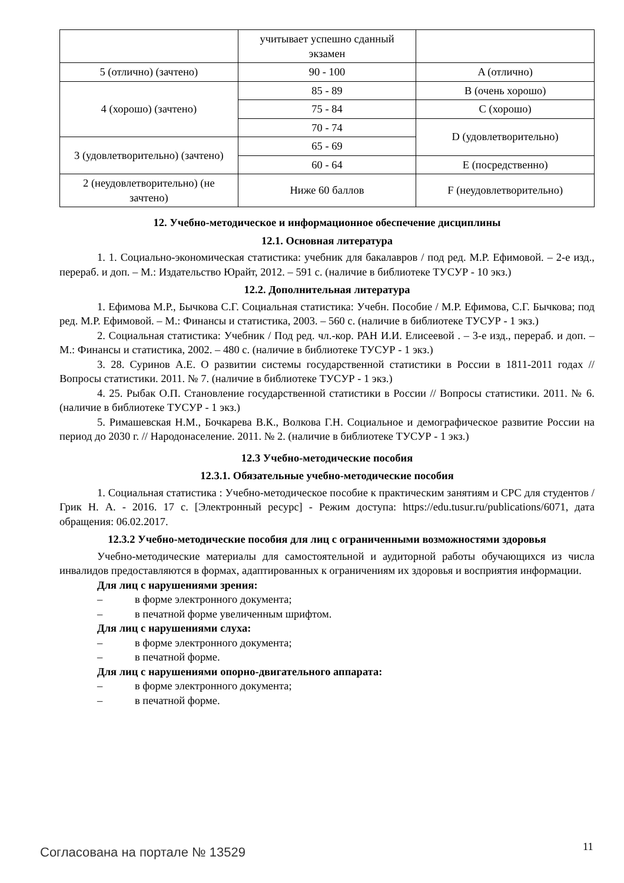| | учитывает успешно сданный экзамен | |
| 5 (отлично) (зачтено) | 90 - 100 | A (отлично) |
| 4 (хорошо) (зачтено) | 85 - 89 | B (очень хорошо) |
| | 75 - 84 | C (хорошо) |
| | 70 - 74 | D (удовлетворительно) |
| 3 (удовлетворительно) (зачтено) | 65 - 69 | |
| | 60 - 64 | E (посредственно) |
| 2 (неудовлетворительно) (не зачтено) | Ниже 60 баллов | F (неудовлетворительно) |
12. Учебно-методическое и информационное обеспечение дисциплины
12.1. Основная литература
1. 1. Социально-экономическая статистика: учебник для бакалавров / под ред. М.Р. Ефимовой. – 2-е изд., перераб. и доп. – М.: Издательство Юрайт, 2012. – 591 с. (наличие в библиотеке ТУСУР - 10 экз.)
12.2. Дополнительная литература
1. Ефимова М.Р., Бычкова С.Г. Социальная статистика: Учебн. Пособие / М.Р. Ефимова, С.Г. Бычкова; под ред. М.Р. Ефимовой. – М.: Финансы и статистика, 2003. – 560 с. (наличие в библиотеке ТУСУР - 1 экз.)
2. Социальная статистика: Учебник / Под ред. чл.-кор. РАН И.И. Елисеевой . – 3-е изд., перераб. и доп. – М.: Финансы и статистика, 2002. – 480 с. (наличие в библиотеке ТУСУР - 1 экз.)
3. 28. Суринов А.Е. О развитии системы государственной статистики в России в 1811-2011 годах // Вопросы статистики. 2011. № 7. (наличие в библиотеке ТУСУР - 1 экз.)
4. 25. Рыбак О.П. Становление государственной статистики в России // Вопросы статистики. 2011. № 6. (наличие в библиотеке ТУСУР - 1 экз.)
5. Римашевская Н.М., Бочкарева В.К., Волкова Г.Н. Социальное и демографическое развитие России на период до 2030 г. // Народонаселение. 2011. № 2. (наличие в библиотеке ТУСУР - 1 экз.)
12.3 Учебно-методические пособия
12.3.1. Обязательные учебно-методические пособия
1. Социальная статистика : Учебно-методическое пособие к практическим занятиям и СРС для студентов / Грик Н. А. - 2016. 17 с. [Электронный ресурс] - Режим доступа: https://edu.tusur.ru/publications/6071, дата обращения: 06.02.2017.
12.3.2 Учебно-методические пособия для лиц с ограниченными возможностями здоровья
Учебно-методические материалы для самостоятельной и аудиторной работы обучающихся из числа инвалидов предоставляются в формах, адаптированных к ограничениям их здоровья и восприятия информации.
Для лиц с нарушениями зрения:
– в форме электронного документа;
– в печатной форме увеличенным шрифтом.
Для лиц с нарушениями слуха:
– в форме электронного документа;
– в печатной форме.
Для лиц с нарушениями опорно-двигательного аппарата:
– в форме электронного документа;
– в печатной форме.
Согласована на портале № 13529 11